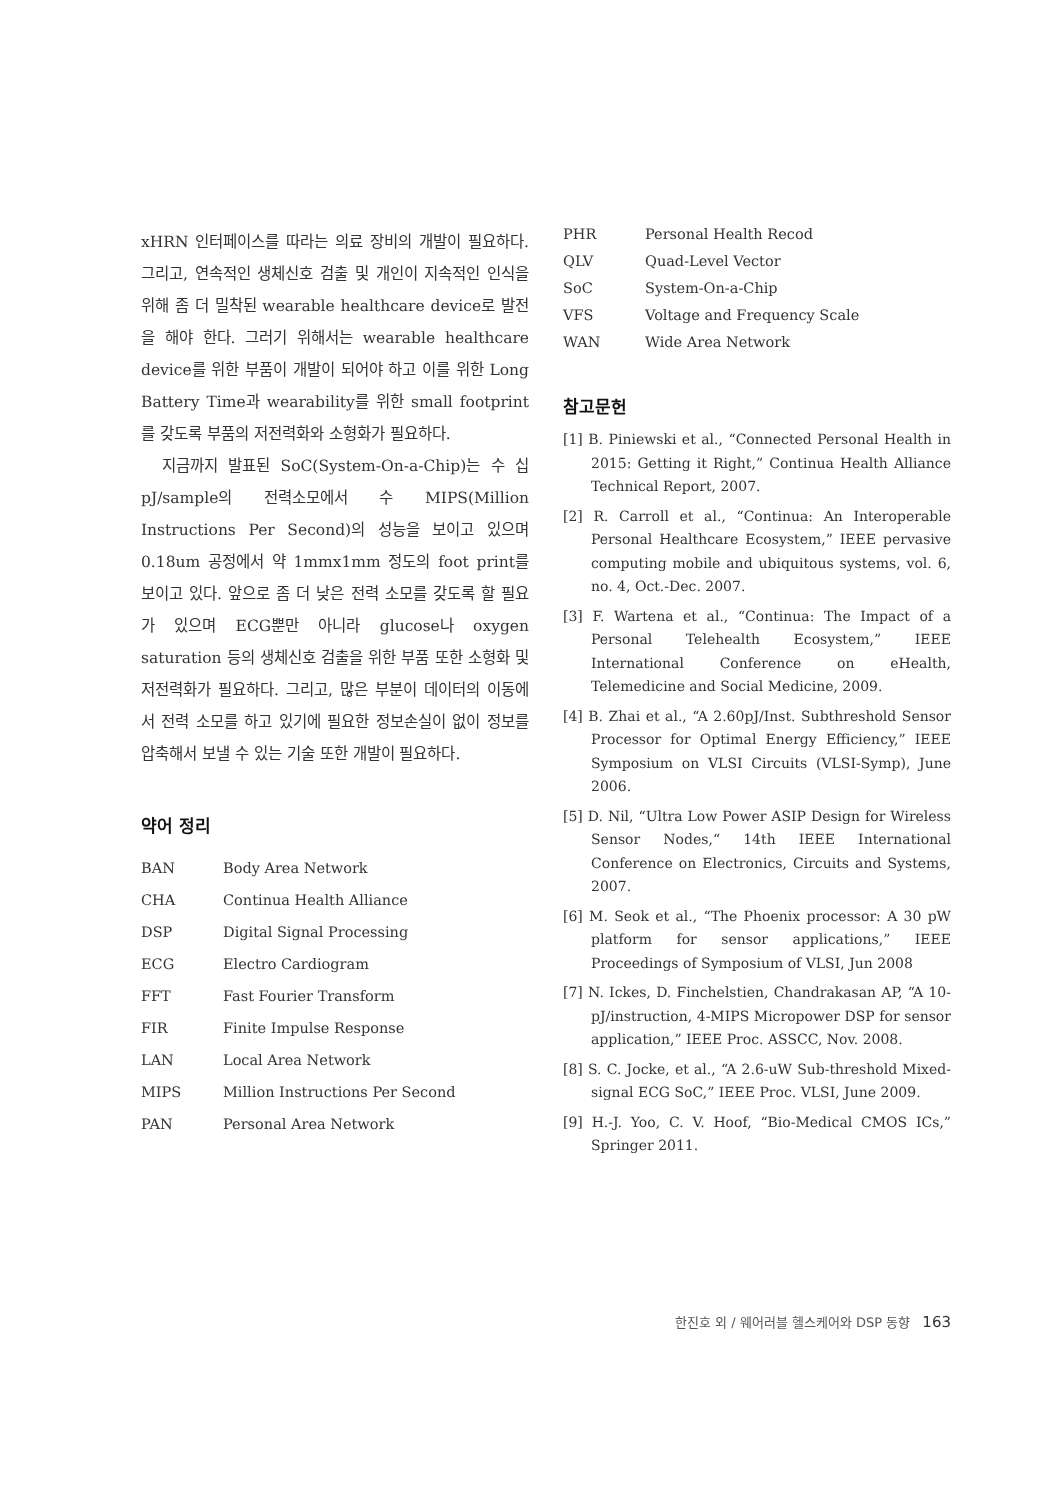xHRN 인터페이스를 따라는 의료 장비의 개발이 필요하다. 그리고, 연속적인 생체신호 검출 및 개인이 지속적인 인식을 위해 좀 더 밀착된 wearable healthcare device로 발전을 해야 한다. 그러기 위해서는 wearable healthcare device를 위한 부품이 개발이 되어야 하고 이를 위한 Long Battery Time과 wearability를 위한 small footprint를 갖도록 부품의 저전력화와 소형화가 필요하다.
지금까지 발표된 SoC(System-On-a-Chip)는 수 십 pJ/sample의 전력소모에서 수 MIPS(Million Instructions Per Second)의 성능을 보이고 있으며 0.18um 공정에서 약 1mmx1mm 정도의 foot print를 보이고 있다. 앞으로 좀 더 낮은 전력 소모를 갖도록 할 필요가 있으며 ECG뿐만 아니라 glucose나 oxygen saturation 등의 생체신호 검출을 위한 부품 또한 소형화 및 저전력화가 필요하다. 그리고, 많은 부분이 데이터의 이동에서 전력 소모를 하고 있기에 필요한 정보손실이 없이 정보를 압축해서 보낼 수 있는 기술 또한 개발이 필요하다.
약어 정리
| BAN | Body Area Network |
| CHA | Continua Health Alliance |
| DSP | Digital Signal Processing |
| ECG | Electro Cardiogram |
| FFT | Fast Fourier Transform |
| FIR | Finite Impulse Response |
| LAN | Local Area Network |
| MIPS | Million Instructions Per Second |
| PAN | Personal Area Network |
| PHR | Personal Health Recod |
| QLV | Quad-Level Vector |
| SoC | System-On-a-Chip |
| VFS | Voltage and Frequency Scale |
| WAN | Wide Area Network |
참고문헌
[1] B. Piniewski et al., “Connected Personal Health in 2015: Getting it Right,” Continua Health Alliance Technical Report, 2007.
[2] R. Carroll et al., “Continua: An Interoperable Personal Healthcare Ecosystem,” IEEE pervasive computing mobile and ubiquitous systems, vol. 6, no. 4, Oct.-Dec. 2007.
[3] F. Wartena et al., “Continua: The Impact of a Personal Telehealth Ecosystem,” IEEE International Conference on eHealth, Telemedicine and Social Medicine, 2009.
[4] B. Zhai et al., “A 2.60pJ/Inst. Subthreshold Sensor Processor for Optimal Energy Efficiency,” IEEE Symposium on VLSI Circuits (VLSI-Symp), June 2006.
[5] D. Nil, “Ultra Low Power ASIP Design for Wireless Sensor Nodes,“ 14th IEEE International Conference on Electronics, Circuits and Systems, 2007.
[6] M. Seok et al., “The Phoenix processor: A 30 pW platform for sensor applications,” IEEE Proceedings of Symposium of VLSI, Jun 2008
[7] N. Ickes, D. Finchelstien, Chandrakasan AP, “A 10-pJ/instruction, 4-MIPS Micropower DSP for sensor application,” IEEE Proc. ASSCC, Nov. 2008.
[8] S. C. Jocke, et al., “A 2.6-uW Sub-threshold Mixed-signal ECG SoC,” IEEE Proc. VLSI, June 2009.
[9] H.-J. Yoo, C. V. Hoof, “Bio-Medical CMOS ICs,” Springer 2011.
한진호 외 / 웨어러블 헬스케어와 DSP 동향 163